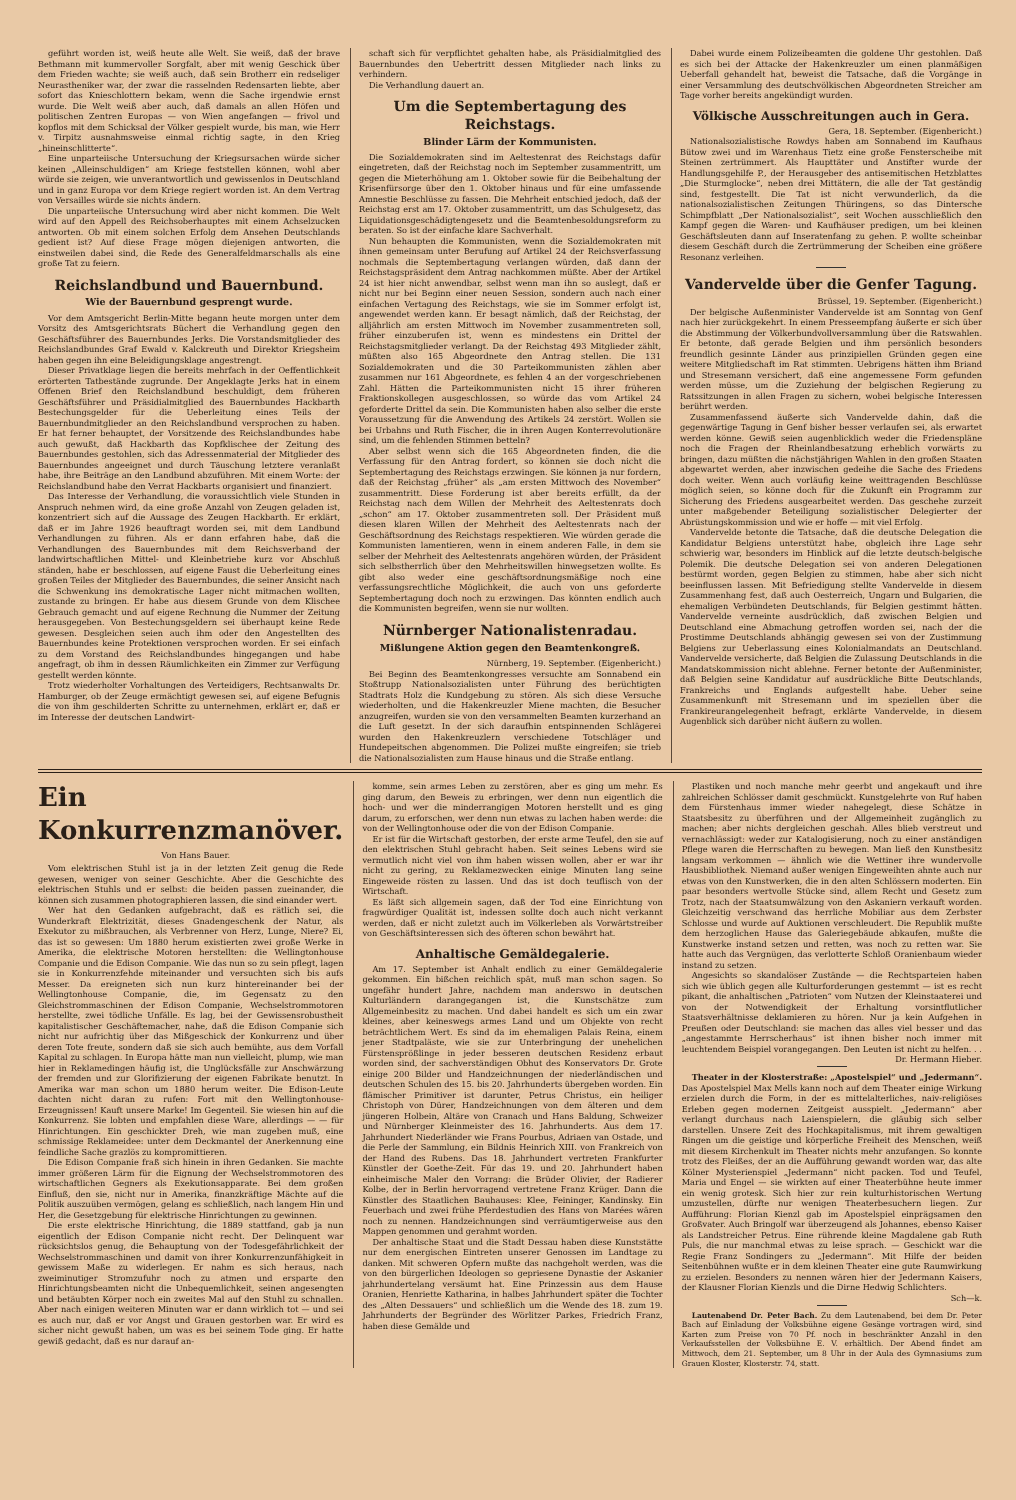geführt worden ist, weiß heute alle Welt. Sie weiß, daß der brave Bethmann mit kummervoller Sorgfalt, aber mit wenig Geschick über dem Frieden wachte; sie weiß auch, daß sein Brotherr ein redseliger Neurastheniker war, der zwar die rasselnden Redensarten liebte, aber sofort das Knieschlottern bekam, wenn die Sache irgendwie ernst wurde. Die Welt weiß aber auch, daß damals an allen Höfen und politischen Zentren Europas — von Wien angefangen — frivol und kopflos mit dem Schicksal der Völker gespielt wurde, bis man, wie Herr v. Tirpitz ausnahmsweise einmal richtig sagte, in den Krieg „hineinschlitterte“.
Eine unparteiische Untersuchung der Kriegsursachen würde sicher keinen „Alleinschuldigen“ am Kriege feststellen können, wohl aber würde sie zeigen, wie unverantwortlich und gewissenlos in Deutschland und in ganz Europa vor dem Kriege regiert worden ist. An dem Vertrag von Versailles würde sie nichts ändern.
Die unparteiische Untersuchung wird aber nicht kommen. Die Welt wird auf den Appell des Reichsoberhauptes mit einem Achselzucken antworten. Ob mit einem solchen Erfolg dem Ansehen Deutschlands gedient ist? Auf diese Frage mögen diejenigen antworten, die einstweilen dabei sind, die Rede des Generalfeldmarschalls als eine große Tat zu feiern.
Reichslandbund und Bauernbund.
Wie der Bauernbund gesprengt wurde.
Vor dem Amtsgericht Berlin-Mitte begann heute morgen unter dem Vorsitz des Amtsgerichtsrats Büchert die Verhandlung gegen den Geschäftsführer des Bauernbundes Jerks. Die Vorstandsmitglieder des Reichslandbundes Graf Ewald v. Kalckreuth und Direktor Kriegsheim haben gegen ihn eine Beleidigungsklage angestrengt.
Dieser Privatklage liegen die bereits mehrfach in der Oeffentlichkeit erörterten Tatbestände zugrunde. Der Angeklagte Jerks hat in einem Offenen Brief den Reichslandbund beschuldigt, dem früheren Geschäftsführer und Präsidialmitglied des Bauernbundes Hackbarth Bestechungsgelder für die Ueberleitung eines Teils der Bauernbundmitglieder an den Reichslandbund versprochen zu haben. Er hat ferner behauptet, der Vorsitzende des Reichslandbundes habe auch gewußt, daß Hackbarth das Kopfklischee der Zeitung des Bauernbundes gestohlen, sich das Adressenmaterial der Mitglieder des Bauernbundes angeeignet und durch Täuschung letztere veranlaßt habe, ihre Beiträge an den Landbund abzuführen. Mit einem Worte: der Reichslandbund habe den Verrat Hackbarts organisiert und finanziert.
Das Interesse der Verhandlung, die voraussichtlich viele Stunden in Anspruch nehmen wird, da eine große Anzahl von Zeugen geladen ist, konzentriert sich auf die Aussage des Zeugen Hackbarth. Er erklärt, daß er im Jahre 1926 beauftragt worden sei, mit dem Landbund Verhandlungen zu führen. Als er dann erfahren habe, daß die Verhandlungen des Bauernbundes mit dem Reichsverband der landwirtschaftlichen Mittel- und Kleinbetriebe kurz vor Abschluß ständen, habe er beschlossen, auf eigene Faust die Ueberleitung eines großen Teiles der Mitglieder des Bauernbundes, die seiner Ansicht nach die Schwenkung ins demokratische Lager nicht mitmachen wollten, zustande zu bringen. Er habe aus diesem Grunde von dem Klischee Gebrauch gemacht und auf eigene Rechnung die Nummer der Zeitung herausgegeben. Von Bestechungsgeldern sei überhaupt keine Rede gewesen. Desgleichen seien auch ihm oder den Angestellten des Bauernbundes keine Protektionen versprochen worden. Er sei einfach zu dem Vorstand des Reichslandbundes hingegangen und habe angefragt, ob ihm in dessen Räumlichkeiten ein Zimmer zur Verfügung gestellt werden könnte.
Trotz wiederholter Vorhaltungen des Verteidigers, Rechtsanwalts Dr. Hamburger, ob der Zeuge ermächtigt gewesen sei, auf eigene Befugnis die von ihm geschilderten Schritte zu unternehmen, erklärt er, daß er im Interesse der deutschen Landwirt-
schaft sich für verpflichtet gehalten habe, als Präsidialmitglied des Bauernbundes den Uebertritt dessen Mitglieder nach links zu verhindern.
Die Verhandlung dauert an.
Um die Septembertagung des Reichstags.
Blinder Lärm der Kommunisten.
Die Sozialdemokraten sind im Aeltestenrat des Reichstags dafür eingetreten, daß der Reichstag noch im September zusammentritt, um gegen die Mieterhöhung am 1. Oktober sowie für die Beibehaltung der Krisenfürsorge über den 1. Oktober hinaus und für eine umfassende Amnestie Beschlüsse zu fassen. Die Mehrheit entschied jedoch, daß der Reichstag erst am 17. Oktober zusammentritt, um das Schulgesetz, das Liquidationsgeschädigtengesetz und die Beamtenbesoldungsreform zu beraten. So ist der einfache klare Sachverhalt.
Nun behaupten die Kommunisten, wenn die Sozialdemokraten mit ihnen gemeinsam unter Berufung auf Artikel 24 der Reichsverfassung nochmals die Septembertagung verlangen würden, daß dann der Reichstagspräsident dem Antrag nachkommen müßte. Aber der Artikel 24 ist hier nicht anwendbar, selbst wenn man ihn so auslegt, daß er nicht nur bei Beginn einer neuen Session, sondern auch nach einer einfachen Vertagung des Reichstags, wie sie im Sommer erfolgt ist, angewendet werden kann. Er besagt nämlich, daß der Reichstag, der alljährlich am ersten Mittwoch im November zusammentreten soll, früher einzuberufen ist, wenn es mindestens ein Drittel der Reichstagsmitglieder verlangt. Da der Reichstag 493 Mitglieder zählt, müßten also 165 Abgeordnete den Antrag stellen. Die 131 Sozialdemokraten und die 30 Parteikommunisten zählen aber zusammen nur 161 Abgeordnete, es fehlen 4 an der vorgeschriebenen Zahl. Hätten die Parteikommunisten nicht 15 ihrer früheren Fraktionskollegen ausgeschlossen, so würde das vom Artikel 24 geforderte Drittel da sein. Die Kommunisten haben also selber die erste Voraussetzung für die Anwendung des Artikels 24 zerstört. Wollen sie bei Urbahns und Ruth Fischer, die in ihren Augen Konterrevolutionäre sind, um die fehlenden Stimmen betteln?
Aber selbst wenn sich die 165 Abgeordneten finden, die die Verfassung für den Antrag fordert, so können sie doch nicht die Septembertagung des Reichstags erzwingen. Sie können ja nur fordern, daß der Reichstag „früher“ als „am ersten Mittwoch des November“ zusammentritt. Diese Forderung ist aber bereits erfüllt, da der Reichstag nach dem Willen der Mehrheit des Aeltestenrats doch „schon“ am 17. Oktober zusammentreten soll. Der Präsident muß diesen klaren Willen der Mehrheit des Aeltestenrats nach der Geschäftsordnung des Reichstags respektieren. Wie würden gerade die Kommunisten lamentieren, wenn in einem anderen Falle, in dem sie selber der Mehrheit des Aeltestenrats angehören würden, der Präsident sich selbstherrlich über den Mehrheitswillen hinwegsetzen wollte. Es gibt also weder eine geschäftsordnungsmäßige noch eine verfassungsrechtliche Möglichkeit, die auch von uns geforderte Septembertagung doch noch zu erzwingen. Das könnten endlich auch die Kommunisten begreifen, wenn sie nur wollten.
Nürnberger Nationalistenradau.
Mißlungene Aktion gegen den Beamtenkongreß.
Nürnberg, 19. September. (Eigenbericht.)
Bei Beginn des Beamtenkongresses versuchte am Sonnabend ein Stoßtrupp Nationalsozialisten unter Führung des berüchtigten Stadtrats Holz die Kundgebung zu stören. Als sich diese Versuche wiederholten, und die Hakenkreuzler Miene machten, die Besucher anzugreifen, wurden sie von den versammelten Beamten kurzerhand an die Luft gesetzt. In der sich daraufhin entspinnenden Schlägerei wurden den Hakenkreuzlern verschiedene Totschläger und Hundepeitschen abgenommen. Die Polizei mußte eingreifen; sie trieb die Nationalsozialisten zum Hause hinaus und die Straße entlang.
Dabei wurde einem Polizeibeamten die goldene Uhr gestohlen. Daß es sich bei der Attacke der Hakenkreuzler um einen planmäßigen Ueberfall gehandelt hat, beweist die Tatsache, daß die Vorgänge in einer Versammlung des deutschvölkischen Abgeordneten Streicher am Tage vorher bereits angekündigt wurden.
Völkische Ausschreitungen auch in Gera.
Gera, 18. September. (Eigenbericht.)
Nationalsozialistische Rowdys haben am Sonnabend im Kaufhaus Bütow zwei und im Warenhaus Tietz eine große Fensterscheibe mit Steinen zertrümmert. Als Haupttäter und Anstifter wurde der Handlungsgehilfe P., der Herausgeber des antisemitischen Hetzblattes „Die Sturmglocke“, neben drei Mittätern, die alle der Tat geständig sind, festgestellt. Die Tat ist nicht verwunderlich, da die nationalsozialistischen Zeitungen Thüringens, so das Dintersche Schimpfblatt „Der Nationalsozialist“, seit Wochen ausschließlich den Kampf gegen die Waren- und Kaufhäuser predigen, um bei kleinen Geschäftsleuten dann auf Inseratenfang zu gehen. P. wollte scheinbar diesem Geschäft durch die Zertrümmerung der Scheiben eine größere Resonanz verleihen.
Vandervelde über die Genfer Tagung.
Brüssel, 19. September. (Eigenbericht.)
Der belgische Außenminister Vandervelde ist am Sonntag von Genf nach hier zurückgekehrt. In einem Presseempfang äußerte er sich über die Abstimmung der Völkerbundvollversammlung über die Ratswahlen. Er betonte, daß gerade Belgien und ihm persönlich besonders freundlich gesinnte Länder aus prinzipiellen Gründen gegen eine weitere Mitgliedschaft im Rat stimmten. Uebrigens hätten ihm Briand und Stresemann versichert, daß eine angemessene Form gefunden werden müsse, um die Zuziehung der belgischen Regierung zu Ratssitzungen in allen Fragen zu sichern, wobei belgische Interessen berührt werden.
Zusammenfassend äußerte sich Vandervelde dahin, daß die gegenwärtige Tagung in Genf bisher besser verlaufen sei, als erwartet werden könne. Gewiß seien augenblicklich weder die Friedenspläne noch die Fragen der Rheinlandbesatzung erheblich vorwärts zu bringen, dazu müßten die nächstjährigen Wahlen in den großen Staaten abgewartet werden, aber inzwischen gedeihe die Sache des Friedens doch weiter. Wenn auch vorläufig keine weittragenden Beschlüsse möglich seien, so könne doch für die Zukunft ein Programm zur Sicherung des Friedens ausgearbeitet werden. Das geschehe zurzeit unter maßgebender Beteiligung sozialistischer Delegierter der Abrüstungskommission und wie er hoffe — mit viel Erfolg.
Vandervelde betonte die Tatsache, daß die deutsche Delegation die Kandidatur Belgiens unterstützt habe, obgleich ihre Lage sehr schwierig war, besonders im Hinblick auf die letzte deutsch-belgische Polemik. Die deutsche Delegation sei von anderen Delegationen bestürmt worden, gegen Belgien zu stimmen, habe aber sich nicht beeinflussen lassen. Mit Befriedigung stellte Vandervelde in diesem Zusammenhang fest, daß auch Oesterreich, Ungarn und Bulgarien, die ehemaligen Verbündeten Deutschlands, für Belgien gestimmt hätten. Vandervelde verneinte ausdrücklich, daß zwischen Belgien und Deutschland eine Abmachung getroffen worden sei, nach der die Prostimme Deutschlands abhängig gewesen sei von der Zustimmung Belgiens zur Ueberlassung eines Kolonialmandats an Deutschland. Vandervelde versicherte, daß Belgien die Zulassung Deutschlands in die Mandatskommission nicht ablehne. Ferner betonte der Außenminister, daß Belgien seine Kandidatur auf ausdrückliche Bitte Deutschlands, Frankreichs und Englands aufgestellt habe. Ueber seine Zusammenkunft mit Stresemann und im speziellen über die Frankireurangelegenheit befragt, erklärte Vandervelde, in diesem Augenblick sich darüber nicht äußern zu wollen.
Ein Konkurrenzmanöver.
Von Hans Bauer.
Vom elektrischen Stuhl ist ja in der letzten Zeit genug die Rede gewesen, weniger von seiner Geschichte. Aber die Geschichte des elektrischen Stuhls und er selbst: die beiden passen zueinander, die können sich zusammen photographieren lassen, die sind einander wert.
Wer hat den Gedanken aufgebracht, daß es rätlich sei, die Wunderkraft Elektrizität, dieses Gnadengeschenk der Natur, als Exekutor zu mißbrauchen, als Verbrenner von Herz, Lunge, Niere? Ei, das ist so gewesen: Um 1880 herum existierten zwei große Werke in Amerika, die elektrische Motoren herstellten: die Wellingtonhouse Companie und die Edison Companie. Wie das nun so zu sein pflegt, lagen sie in Konkurrenzfehde miteinander und versuchten sich bis aufs Messer. Da ereigneten sich nun kurz hintereinander bei der Wellingtonhouse Companie, die, im Gegensatz zu den Gleichstrommaschinen der Edison Companie, Wechselstrommotoren herstellte, zwei tödliche Unfälle. Es lag, bei der Gewissensrobustheit kapitalistischer Geschäftemacher, nahe, daß die Edison Companie sich nicht nur aufrichtig über das Mißgeschick der Konkurrenz und über deren Tote freute, sondern daß sie sich auch bemühte, aus dem Vorfall Kapital zu schlagen. In Europa hätte man nun vielleicht, plump, wie man hier in Reklamedingen häufig ist, die Unglücksfälle zur Anschwärzung der fremden und zur Glorifizierung der eigenen Fabrikate benutzt. In Amerika war man schon um 1880 herum weiter. Die Edison-Leute dachten nicht daran zu rufen: Fort mit den Wellingtonhouse-Erzeugnissen! Kauft unsere Marke! Im Gegenteil. Sie wiesen hin auf die Konkurrenz. Sie lobten und empfahlen diese Ware, allerdings — — für Hinrichtungen. Ein geschickter Dreh, wie man zugeben muß, eine schmissige Reklameidee: unter dem Deckmantel der Anerkennung eine feindliche Sache grazlös zu kompromittieren.
Die Edison Companie fraß sich hinein in ihren Gedanken. Sie machte immer größeren Lärm für die Eignung der Wechselstrommotoren des wirtschaftlichen Gegners als Exekutionsapparate. Bei dem großen Einfluß, den sie, nicht nur in Amerika, finanzkräftige Mächte auf die Politik auszuüben vermögen, gelang es schließlich, nach langem Hin und Her, die Gesetzgebung für elektrische Hinrichtungen zu gewinnen.
Die erste elektrische Hinrichtung, die 1889 stattfand, gab ja nun eigentlich der Edison Companie nicht recht. Der Delinquent war rücksichtslos genug, die Behauptung von der Todesgefährlichkeit der Wechselstrommaschinen und damit von ihrer Konkurrenzunfähigkeit in gewissem Maße zu widerlegen. Er nahm es sich heraus, nach zweiminutiger Stromzufuhr noch zu atmen und ersparte den Hinrichtungsbeamten nicht die Unbequemlichkeit, seinen angesengten und betäubten Körper noch ein zweites Mal auf den Stuhl zu schnallen. Aber nach einigen weiteren Minuten war er dann wirklich tot — und sei es auch nur, daß er vor Angst und Grauen gestorben war. Er wird es sicher nicht gewußt haben, um was es bei seinem Tode ging. Er hatte gewiß gedacht, daß es nur darauf an-
komme, sein armes Leben zu zerstören, aber es ging um mehr. Es ging darum, den Beweis zu erbringen, wer denn nun eigentlich die hoch- und wer die minderrangigen Motoren herstellt und es ging darum, zu erforschen, wer denn nun etwas zu lachen haben werde: die von der Wellingtonhouse oder die von der Edison Companie.
Er ist für die Wirtschaft gestorben, der erste arme Teufel, den sie auf den elektrischen Stuhl gebracht haben. Seit seines Lebens wird sie vermutlich nicht viel von ihm haben wissen wollen, aber er war ihr nicht zu gering, zu Reklamezwecken einige Minuten lang seine Eingeweide rösten zu lassen. Und das ist doch teuflisch von der Wirtschaft.
Es läßt sich allgemein sagen, daß der Tod eine Einrichtung von fragwürdiger Qualität ist, indessen sollte doch auch nicht verkannt werden, daß er nicht zuletzt auch im Völkerleben als Vorwärtstreiber von Geschäftsinteressen sich des öfteren schon bewährt hat.
Anhaltische Gemäldegalerie.
Am 17. September ist Anhalt endlich zu einer Gemäldegalerie gekommen. Ein bißchen reichlich spät, muß man schon sagen. So ungefähr hundert Jahre, nachdem man anderswo in deutschen Kulturländern darangegangen ist, die Kunstschätze zum Allgemeinbesitz zu machen. Und dabei handelt es sich um ein zwar kleines, aber keineswegs armes Land und um Objekte von recht beträchtlichem Wert. Es sind da im ehemaligen Palais Reina, einem jener Stadtpaläste, wie sie zur Unterbringung der unehelichen Fürstensprößlinge in jeder besseren deutschen Residenz erbaut worden sind, der sachverständigen Obhut des Konservators Dr. Grote einige 200 Bilder und Handzeichnungen der niederländischen und deutschen Schulen des 15. bis 20. Jahrhunderts übergeben worden. Ein flämischer Primitiver ist darunter, Petrus Christus, ein heiliger Christoph von Dürer, Handzeichnungen von dem älteren und dem jüngeren Holbein, Altäre von Cranach und Hans Baldung, Schweizer und Nürnberger Kleinmeister des 16. Jahrhunderts. Aus dem 17. Jahrhundert Niederländer wie Frans Pourbus, Adriaen van Ostade, und die Perle der Sammlung, ein Bildnis Heinrich XIII. von Frankreich von der Hand des Rubens. Das 18. Jahrhundert vertreten Frankfurter Künstler der Goethe-Zeit. Für das 19. und 20. Jahrhundert haben einheimische Maler den Vorrang: die Brüder Olivier, der Radierer Kolbe, der in Berlin hervorragend vertretene Franz Krüger. Dann die Künstler des Staatlichen Bauhauses: Klee, Feininger, Kandinsky. Ein Feuerbach und zwei frühe Pferdestudien des Hans von Marées wären noch zu nennen. Handzeichnungen sind verräumtigerweise aus den Mappen genommen und gerahmt worden.
Der anhaltische Staat und die Stadt Dessau haben diese Kunststätte nur dem energischen Eintreten unserer Genossen im Landtage zu danken. Mit schweren Opfern mußte das nachgeholt werden, was die von den bürgerlichen Ideologen so gepriesene Dynastie der Askanier jahrhundertelang versäumt hat. Eine Prinzessin aus dem Hause Oranien, Henriette Katharina, in halbes Jahrhundert später die Tochter des „Alten Dessauers“ und schließlich um die Wende des 18. zum 19. Jahrhunderts der Begründer des Wörlitzer Parkes, Friedrich Franz, haben diese Gemälde und
Plastiken und noch manche mehr geerbt und angekauft und ihre zahlreichen Schlösser damit geschmückt. Kunstgelehrte von Ruf haben dem Fürstenhaus immer wieder nahegelegt, diese Schätze in Staatsbesitz zu überführen und der Allgemeinheit zugänglich zu machen; aber nichts dergleichen geschah. Alles blieb verstreut und vernachlässigt: weder zur Katalogisierung, noch zu einer anständigen Pflege waren die Herrschaften zu bewegen. Man ließ den Kunstbesitz langsam verkommen — ähnlich wie die Wettiner ihre wundervolle Hausbibliothek. Niemand außer wenigen Eingeweihten ahnte auch nur etwas von den Kunstwerken, die in den alten Schlössern moderten. Ein paar besonders wertvolle Stücke sind, allem Recht und Gesetz zum Trotz, nach der Staatsumwälzung von den Askaniern verkauft worden. Gleichzeitig verschwand das herrliche Mobiliar aus dem Zerbster Schlosse und wurde auf Auktionen verschleudert. Die Republik mußte dem herzoglichen Hause das Galeriegebäude abkaufen, mußte die Kunstwerke instand setzen und retten, was noch zu retten war. Sie hatte auch das Vergnügen, das verlotterte Schloß Oranienbaum wieder instand zu setzen.
Angesichts so skandalöser Zustände — die Rechtsparteien haben sich wie üblich gegen alle Kulturforderungen gestemmt — ist es recht pikant, die anhaltischen „Patrioten“ vom Nutzen der Kleinstaaterei und von der Notwendigkeit der Erhaltung vorsintflutlicher Staatsverhältnisse deklamieren zu hören. Nur ja kein Aufgehen in Preußen oder Deutschland: sie machen das alles viel besser und das „angestammte Herrscherhaus“ ist ihnen bisher noch immer mit leuchtendem Beispiel vorangegangen. Den Leuten ist nicht zu helfen. . . Dr. Hermann Hieber.
Theater in der Klosterstraße: „Apostelspiel“ und „Jedermann“. Das Apostelspiel Max Mells kann noch auf dem Theater einige Wirkung erzielen durch die Form, in der es mittelalterliches, naiv-religiöses Erleben gegen modernen Zeitgeist ausspielt. „Jedermann“ aber verlangt durchaus nach Laienspielern, die gläubig sich selber darstellen. Unsere Zeit des Hochkapitalismus, mit ihrem gewaltigen Ringen um die geistige und körperliche Freiheit des Menschen, weiß mit diesem Kirchenkult im Theater nichts mehr anzufangen. So konnte trotz des Fleißes, der an die Aufführung gewandt worden war, das alte Kölner Mysterienspiel „Jedermann“ nicht packen. Tod und Teufel, Maria und Engel — sie wirkten auf einer Theaterbühne heute immer ein wenig grotesk. Sich hier zur rein kulturhistorischen Wertung umzustellen, dürfte nur wenigen Theaterbesuchern liegen. Zur Aufführung: Florian Kienzl gab im Apostelspiel einprägsamen den Großvater. Auch Bringolf war überzeugend als Johannes, ebenso Kaiser als Landstreicher Petrus. Eine rührende kleine Magdalene gab Ruth Puls, die nur manchmal etwas zu leise sprach. — Geschickt war die Regie Franz Sondingers zu „Jedermann“. Mit Hilfe der beiden Seitenbühnen wußte er in dem kleinen Theater eine gute Raumwirkung zu erzielen. Besonders zu nennen wären hier der Jedermann Kaisers, der Klausner Florian Kienzls und die Dirne Hedwig Schlichters. Sch—k.
Lautenabend Dr. Peter Bach. Zu dem Lautenabend, bei dem Dr. Peter Bach auf Einladung der Volksbühne eigene Gesänge vortragen wird, sind Karten zum Preise von 70 Pf. noch in beschränkter Anzahl in den Verkaufsstellen der Volksbühne E. V. erhältlich. Der Abend findet am Mittwoch, dem 21. September, um 8 Uhr in der Aula des Gymnasiums zum Grauen Kloster, Klosterstr. 74, statt.